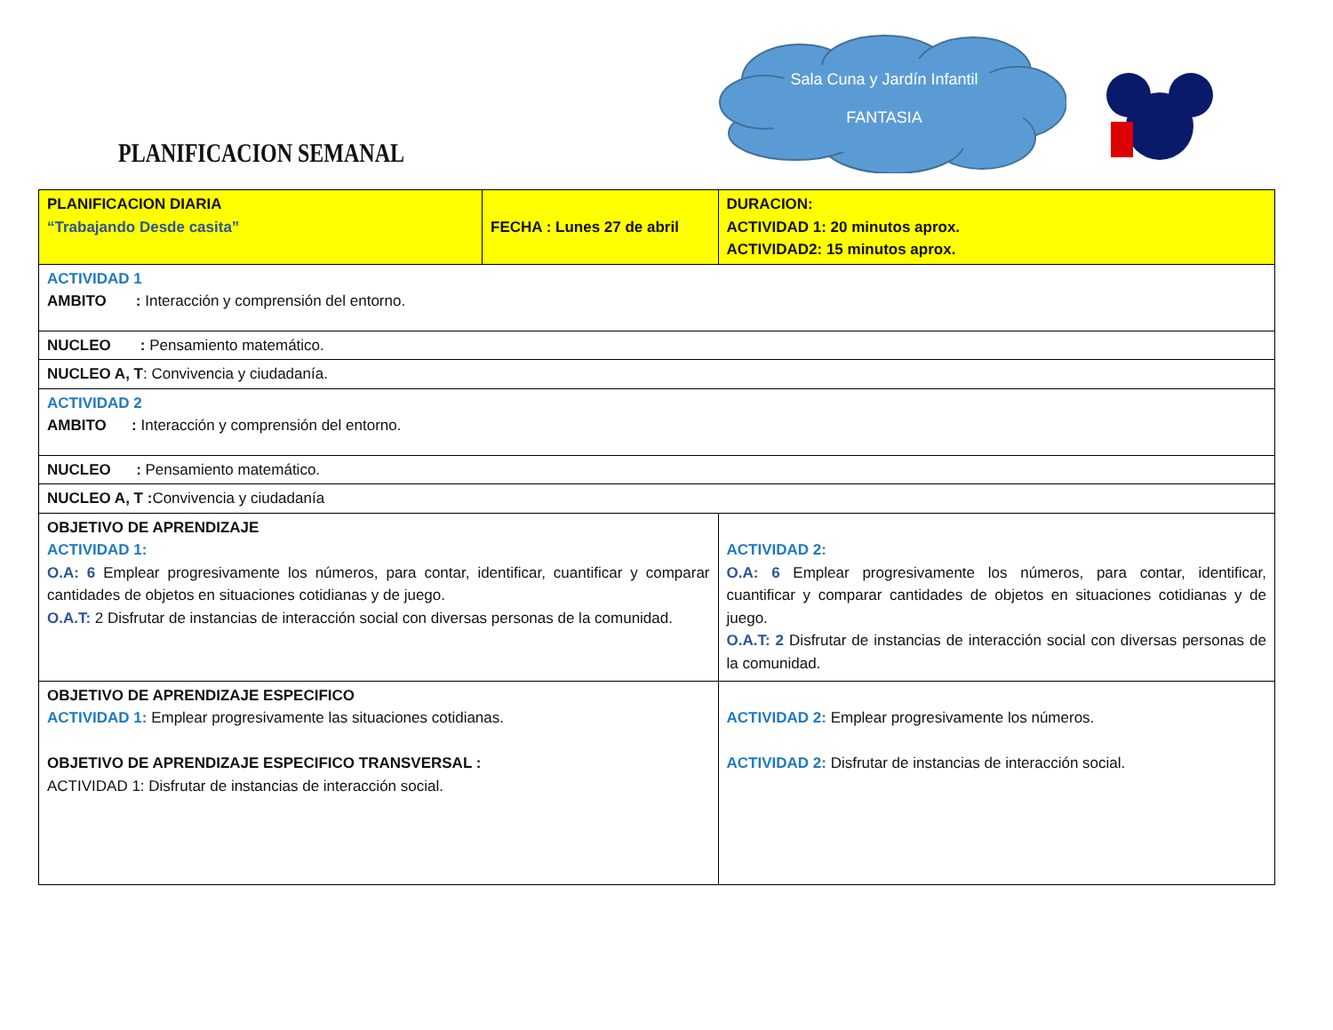Sala Cuna y Jardín Infantil
FANTASIA
PLANIFICACION SEMANAL
| PLANIFICACION DIARIA “Trabajando Desde casita” | FECHA : Lunes 27 de abril | | DURACION: ACTIVIDAD 1: 20 minutos aprox. ACTIVIDAD2: 15 minutos aprox. |
| ACTIVIDAD 1 AMBITO : Interacción y comprensión del entorno. | | | |
| NUCLEO : Pensamiento matemático. | | | |
| NUCLEO A, T : Convivencia y ciudadanía. | | | |
| ACTIVIDAD 2 AMBITO : Interacción y comprensión del entorno. | | | |
| NUCLEO : Pensamiento matemático. | | | |
| NUCLEO A, T : Convivencia y ciudadanía | | | |
| OBJETIVO DE APRENDIZAJE ACTIVIDAD 1: O.A: 6 Emplear progresivamente los números, para contar, identificar, cuantificar y comparar cantidades de objetos en situaciones cotidianas y de juego. O.A.T: 2 Disfrutar de instancias de interacción social con diversas personas de la comunidad. | | ACTIVIDAD 2: O.A: 6 Emplear progresivamente los números, para contar, identificar, cuantificar y comparar cantidades de objetos en situaciones cotidianas y de juego. O.A.T: 2 Disfrutar de instancias de interacción social con diversas personas de la comunidad. | |
| OBJETIVO DE APRENDIZAJE ESPECIFICO ACTIVIDAD 1: Emplear progresivamente las situaciones cotidianas. OBJETIVO DE APRENDIZAJE ESPECIFICO TRANSVERSAL : ACTIVIDAD 1: Disfrutar de instancias de interacción social. | | ACTIVIDAD 2: Emplear progresivamente los números. ACTIVIDAD 2: Disfrutar de instancias de interacción social. | |